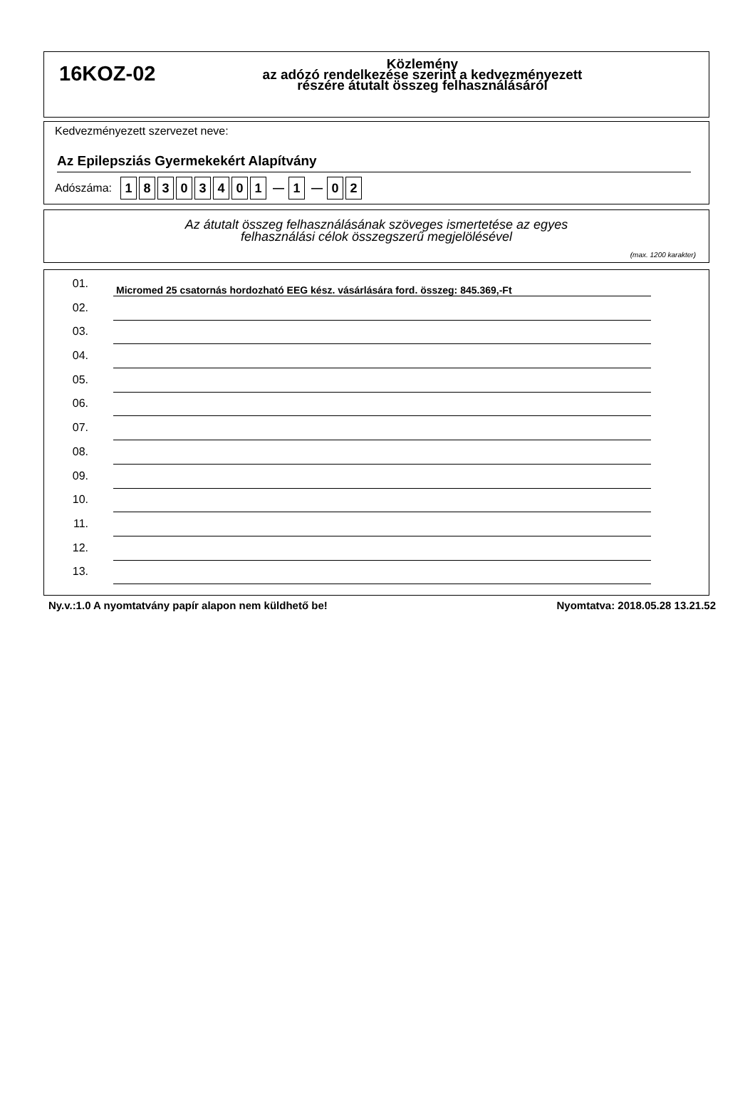16KOZ-02
Közlemény
az adózó rendelkezése szerint a kedvezményezett
részére átutalt összeg felhasználásáról
Kedvezményezett szervezet neve:
Az Epilepsziás Gyermekekért Alapítvány
Adószáma: 18303401 — 1 — 0 2
Az átutalt összeg felhasználásának szöveges ismertetése az egyes
felhasználási célok összegszerű megjelölésével
(max. 1200 karakter)
01. Micromed 25 csatornás hordozható EEG kész. vásárlására ford. összeg: 845.369,-Ft
02.
03.
04.
05.
06.
07.
08.
09.
10.
11.
12.
13.
Ny.v.:1.0 A nyomtatvány papír alapon nem küldhető be! Nyomtatva: 2018.05.28 13.21.52